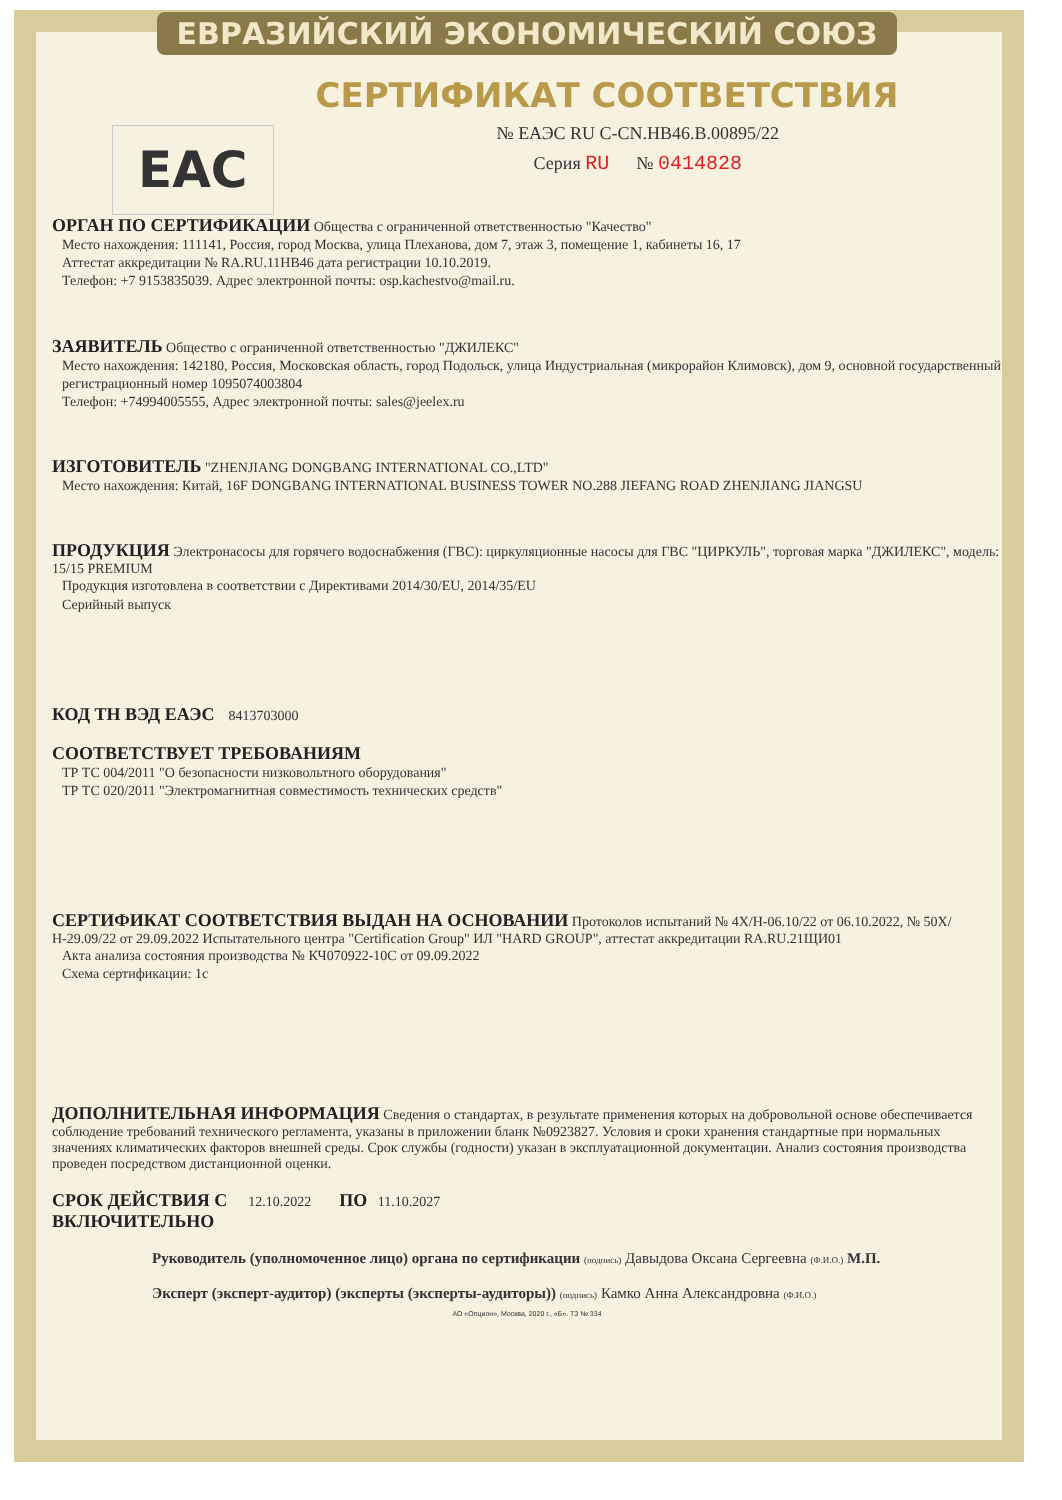ЕВРАЗИЙСКИЙ ЭКОНОМИЧЕСКИЙ СОЮЗ
СЕРТИФИКАТ СООТВЕТСТВИЯ
EAC
№ ЕАЭС RU C-CN.НВ46.В.00895/22
Серия RU № 0414828
ОРГАН ПО СЕРТИФИКАЦИИ Общества с ограниченной ответственностью "Качество"
Место нахождения: 111141, Россия, город Москва, улица Плеханова, дом 7, этаж 3, помещение 1, кабинеты 16, 17
Аттестат аккредитации № RA.RU.11НВ46 дата регистрации 10.10.2019.
Телефон: +7 9153835039. Адрес электронной почты: osp.kachestvo@mail.ru.
ЗАЯВИТЕЛЬ Общество с ограниченной ответственностью "ДЖИЛЕКС"
Место нахождения: 142180, Россия, Московская область, город Подольск, улица Индустриальная (микрорайон Климовск), дом 9, основной государственный регистрационный номер 1095074003804
Телефон: +74994005555, Адрес электронной почты: sales@jeelex.ru
ИЗГОТОВИТЕЛЬ "ZHENJIANG DONGBANG INTERNATIONAL CO.,LTD"
Место нахождения: Китай, 16F DONGBANG INTERNATIONAL BUSINESS TOWER NO.288 JIEFANG ROAD ZHENJIANG JIANGSU
ПРОДУКЦИЯ Электронасосы для горячего водоснабжения (ГВС): циркуляционные насосы для ГВС "ЦИРКУЛЬ", торговая марка "ДЖИЛЕКС", модель: 15/15 PREMIUM
Продукция изготовлена в соответствии с Директивами 2014/30/EU, 2014/35/EU
Серийный выпуск
КОД ТН ВЭД ЕАЭС 8413703000
СООТВЕТСТВУЕТ ТРЕБОВАНИЯМ
ТР ТС 004/2011 "О безопасности низковольтного оборудования"
ТР ТС 020/2011 "Электромагнитная совместимость технических средств"
СЕРТИФИКАТ СООТВЕТСТВИЯ ВЫДАН НА ОСНОВАНИИ Протоколов испытаний № 4X/Н-06.10/22 от 06.10.2022, № 50X/Н-29.09/22 от 29.09.2022 Испытательного центра "Certification Group" ИЛ "HARD GROUP", аттестат аккредитации RA.RU.21ЩИ01
Акта анализа состояния производства № КЧ070922-10С от 09.09.2022
Схема сертификации: 1с
ДОПОЛНИТЕЛЬНАЯ ИНФОРМАЦИЯ Сведения о стандартах, в результате применения которых на добровольной основе обеспечивается соблюдение требований технического регламента, указаны в приложении бланк №0923827. Условия и сроки хранения стандартные при нормальных значениях климатических факторов внешней среды. Срок службы (годности) указан в эксплуатационной документации. Анализ состояния производства проведен посредством дистанционной оценки.
СРОК ДЕЙСТВИЯ С 12.10.2022 ПО 11.10.2027
ВКЛЮЧИТЕЛЬНО
Руководитель (уполномоченное лицо) органа по сертификации (подпись) Давыдова Оксана Сергеевна (Ф.И.О.) М.П.
Эксперт (эксперт-аудитор) (эксперты (эксперты-аудиторы)) (подпись) Камко Анна Александровна (Ф.И.О.)
АО «Опцион», Москва, 2020 г., «Б». ТЗ № 334